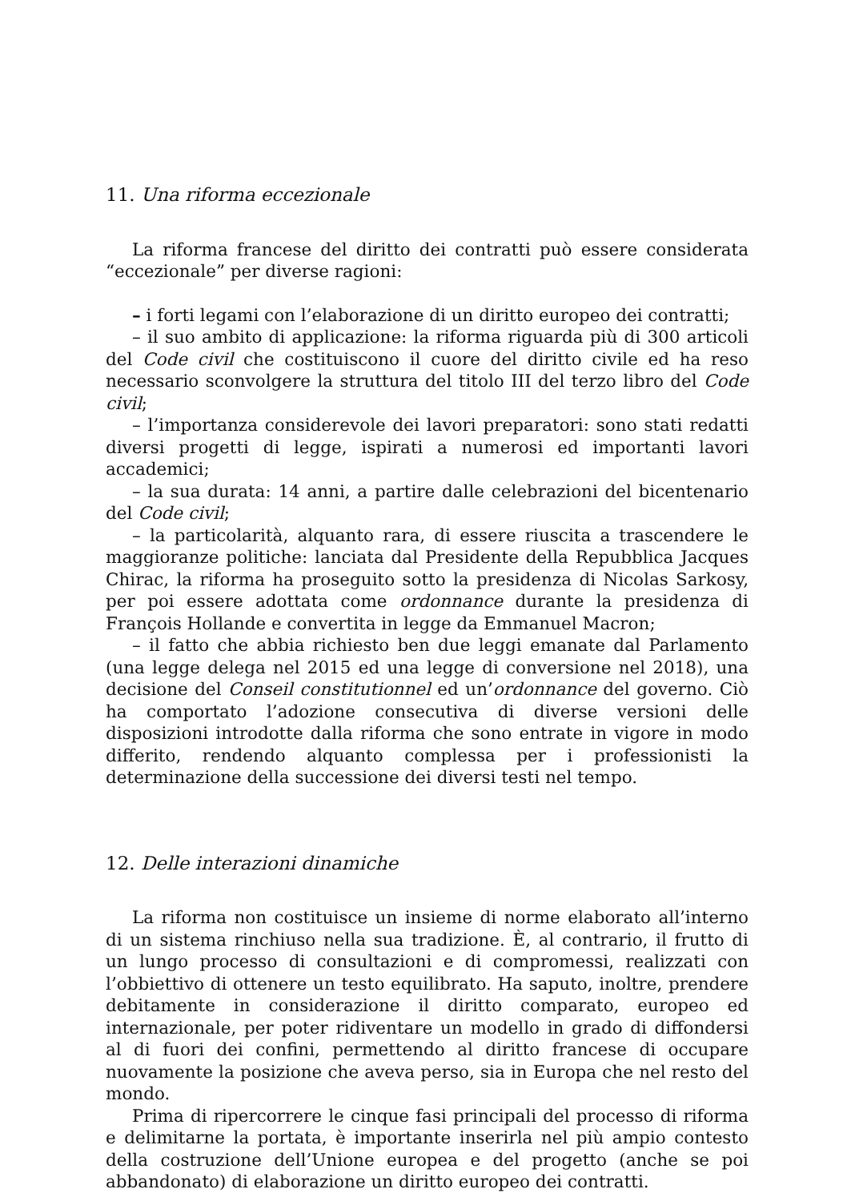11. Una riforma eccezionale
La riforma francese del diritto dei contratti può essere considerata “eccezionale” per diverse ragioni:
– i forti legami con l’elaborazione di un diritto europeo dei contratti;
– il suo ambito di applicazione: la riforma riguarda più di 300 articoli del Code civil che costituiscono il cuore del diritto civile ed ha reso necessario sconvolgere la struttura del titolo III del terzo libro del Code civil;
– l’importanza considerevole dei lavori preparatori: sono stati redatti diversi progetti di legge, ispirati a numerosi ed importanti lavori accademici;
– la sua durata: 14 anni, a partire dalle celebrazioni del bicentenario del Code civil;
– la particolarità, alquanto rara, di essere riuscita a trascendere le maggioranze politiche: lanciata dal Presidente della Repubblica Jacques Chirac, la riforma ha proseguito sotto la presidenza di Nicolas Sarkosy, per poi essere adottata come ordonnance durante la presidenza di François Hollande e convertita in legge da Emmanuel Macron;
– il fatto che abbia richiesto ben due leggi emanate dal Parlamento (una legge delega nel 2015 ed una legge di conversione nel 2018), una decisione del Conseil constitutionnel ed un’ordonnance del governo. Ciò ha comportato l’adozione consecutiva di diverse versioni delle disposizioni introdotte dalla riforma che sono entrate in vigore in modo differito, rendendo alquanto complessa per i professionisti la determinazione della successione dei diversi testi nel tempo.
12. Delle interazioni dinamiche
La riforma non costituisce un insieme di norme elaborato all’interno di un sistema rinchiuso nella sua tradizione. È, al contrario, il frutto di un lungo processo di consultazioni e di compromessi, realizzati con l’obbiettivo di ottenere un testo equilibrato. Ha saputo, inoltre, prendere debitamente in considerazione il diritto comparato, europeo ed internazionale, per poter ridiventare un modello in grado di diffondersi al di fuori dei confini, permettendo al diritto francese di occupare nuovamente la posizione che aveva perso, sia in Europa che nel resto del mondo.
Prima di ripercorrere le cinque fasi principali del processo di riforma e delimitarne la portata, è importante inserirla nel più ampio contesto della costruzione dell’Unione europea e del progetto (anche se poi abbandonato) di elaborazione un diritto europeo dei contratti.